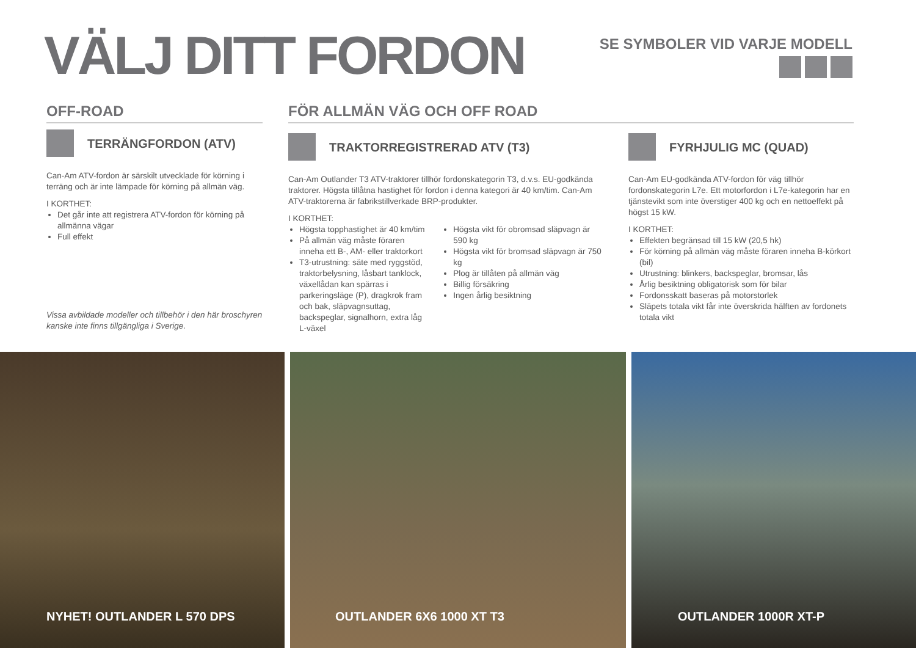VÄLJ DITT FORDON SE SYMBOLER VID VARJE MODELL
OFF-ROAD
TERRÄNGFORDON (ATV)
Can-Am ATV-fordon är särskilt utvecklade för körning i terräng och är inte lämpade för körning på allmän väg.
I KORTHET:
Det går inte att registrera ATV-fordon för körning på allmänna vägar
Full effekt
Vissa avbildade modeller och tillbehör i den här broschyren kanske inte finns tillgängliga i Sverige.
FÖR ALLMÄN VÄG OCH OFF ROAD
TRAKTORREGISTRERAD ATV (T3)
Can-Am Outlander T3 ATV-traktorer tillhör fordonskategorin T3, d.v.s. EU-godkända traktorer. Högsta tillåtna hastighet för fordon i denna kategori är 40 km/tim. Can-Am ATV-traktorerna är fabrikstillverkade BRP-produkter.
I KORTHET:
Högsta topphastighet är 40 km/tim
På allmän väg måste föraren inneha ett B-, AM- eller traktorkort
T3-utrustning: säte med ryggstöd, traktorbelysning, låsbart tanklock, växellådan kan spärras i parkerings­läge (P), dragkrok fram och bak, släpvagnsuttag, backspeglar, signalhorn, extra låg L-växel
Högsta vikt för obromsad släpvagn är 590 kg
Högsta vikt för bromsad släpvagn är 750 kg
Plog är tillåten på allmän väg
Billig försäkring
Ingen årlig besiktning
FYRHJULIG MC (QUAD)
Can-Am EU-godkända ATV-fordon för väg tillhör fordonskategorin L7e. Ett motorfordon i L7e-kategorin har en tjänstevikt som inte överstiger 400 kg och en nettoeffekt på högst 15 kW.
I KORTHET:
Effekten begränsad till 15 kW (20,5 hk)
För körning på allmän väg måste föraren inneha B-körkort (bil)
Utrustning: blinkers, backspeglar, bromsar, lås
Årlig besiktning obligatorisk som för bilar
Fordonsskatt baseras på motorstorlek
Släpets totala vikt får inte överskrida hälften av fordonets totala vikt
NYHET! OUTLANDER L 570 DPS OUTLANDER 6X6 1000 XT T3 OUTLANDER 1000R XT-P